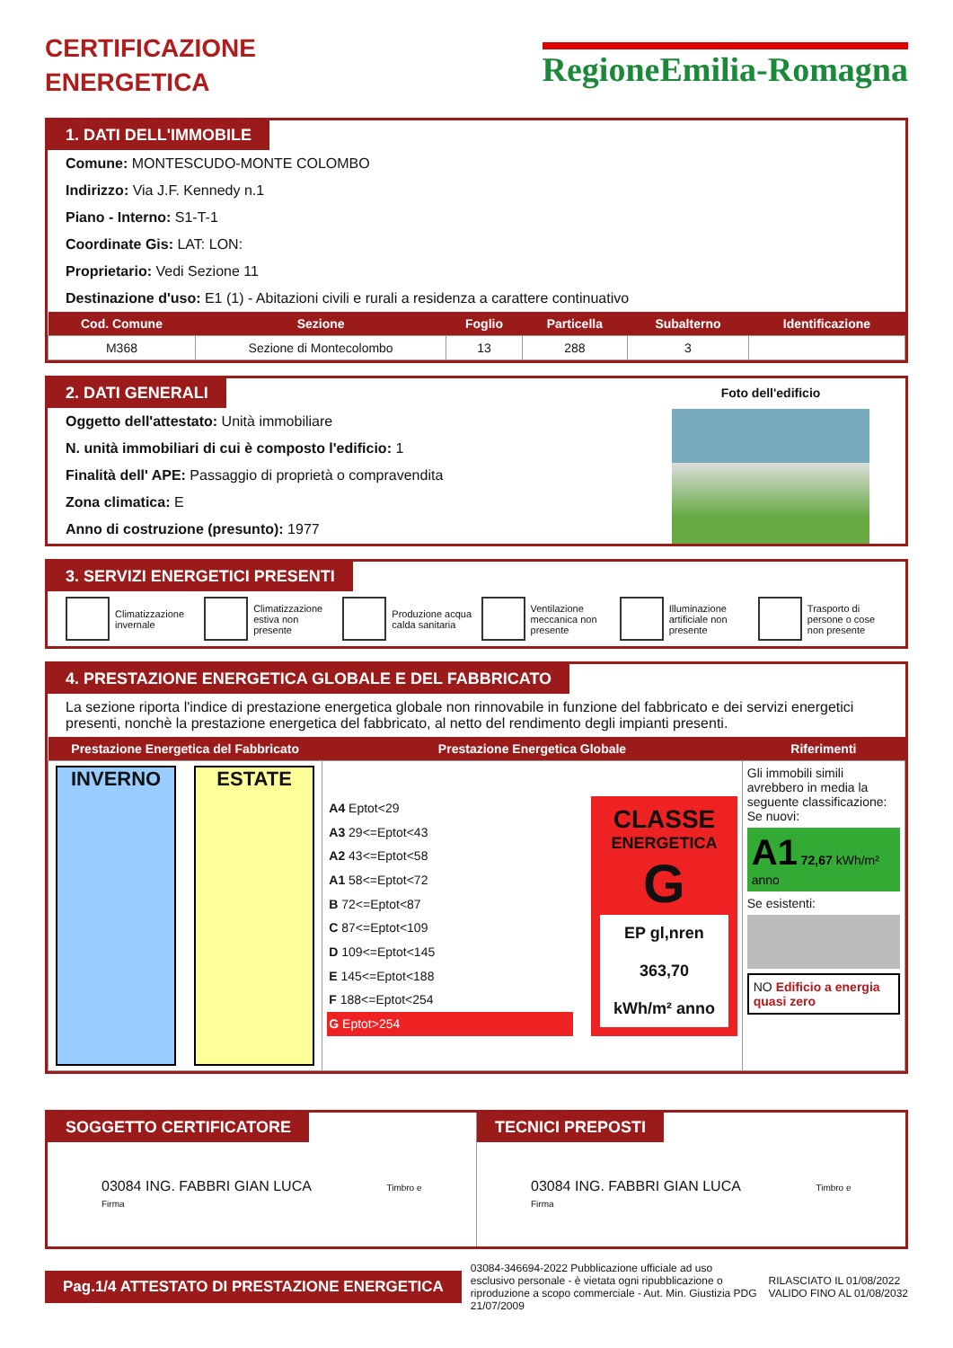CERTIFICAZIONE
ENERGETICA
RegioneEmilia-Romagna
1. DATI DELL'IMMOBILE
Comune: MONTESCUDO-MONTE COLOMBO
Indirizzo: Via J.F. Kennedy n.1
Piano - Interno: S1-T-1
Coordinate Gis: LAT: LON:
Proprietario: Vedi Sezione 11
Destinazione d'uso: E1 (1) - Abitazioni civili e rurali a residenza a carattere continuativo
| Cod. Comune | Sezione | Foglio | Particella | Subalterno | Identificazione |
| --- | --- | --- | --- | --- | --- |
| M368 | Sezione di Montecolombo | 13 | 288 | 3 | |
2. DATI GENERALI
Oggetto dell'attestato: Unità immobiliare
N. unità immobiliari di cui è composto l'edificio: 1
Finalità dell' APE: Passaggio di proprietà o compravendita
Zona climatica: E
Anno di costruzione (presunto): 1977
Foto dell'edificio
3. SERVIZI ENERGETICI PRESENTI
Climatizzazione invernale Climatizzazione estiva non presente
Produzione acqua calda sanitaria
Ventilazione meccanica non presente
Illuminazione artificiale non presente
Trasporto di persone o cose non presente
4. PRESTAZIONE ENERGETICA GLOBALE E DEL FABBRICATO
La sezione riporta l'indice di prestazione energetica globale non rinnovabile in funzione del fabbricato e dei servizi energetici presenti, nonchè la prestazione energetica del fabbricato, al netto del rendimento degli impianti presenti.
| Prestazione Energetica del Fabbricato | Prestazione Energetica Globale | Riferimenti |
| --- | --- | --- |
| INVERNO ESTATE | / A4 Eptot<29 / / A3 29<=Eptot<43 / / A2 43<=Eptot<58 / / A1 58<=Eptot<72 / / B 72<=Eptot<87 / / C 87<=Eptot<109 / / D 109<=Eptot<145 / / E 145<=Eptot<188 / / F 188<=Eptot<254 / / G Eptot>254 / CLASSE ENERGETICA G EP gl,nren 363,70 kWh/m² anno | Gli immobili simili avrebbero in media la seguente classificazione: Se nuovi: A1 72,67 kWh/m² anno Se esistenti: NO Edificio a energia quasi zero |
SOGGETTO CERTIFICATORE
03084 ING. FABBRI GIAN LUCA Timbro e Firma
TECNICI PREPOSTI
03084 ING. FABBRI GIAN LUCA Timbro e Firma
Pag.1/4 ATTESTATO DI PRESTAZIONE ENERGETICA
03084-346694-2022 Pubblicazione ufficiale ad uso esclusivo personale - è vietata ogni ripubblicazione o riproduzione a scopo commerciale - Aut. Min. Giustizia PDG 21/07/2009
RILASCIATO IL 01/08/2022
VALIDO FINO AL 01/08/2032